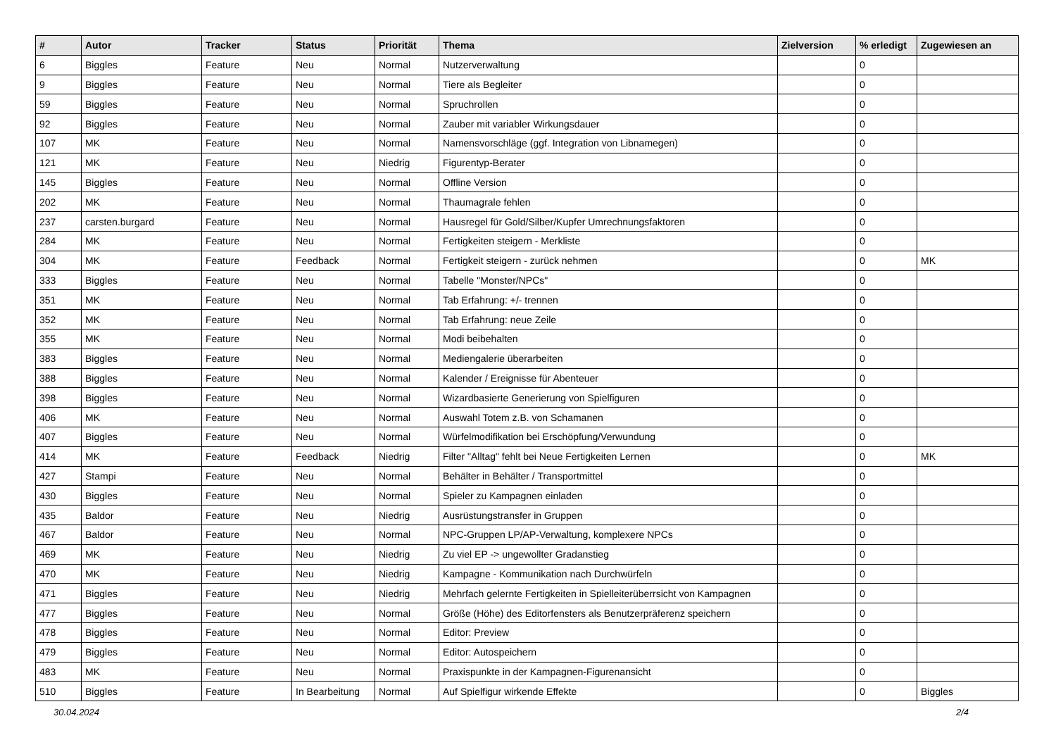| # | Autor | Tracker | Status | Priorität | Thema | Zielversion | % erledigt | Zugewiesen an |
| --- | --- | --- | --- | --- | --- | --- | --- | --- |
| 6 | Biggles | Feature | Neu | Normal | Nutzerverwaltung | | 0 | |
| 9 | Biggles | Feature | Neu | Normal | Tiere als Begleiter | | 0 | |
| 59 | Biggles | Feature | Neu | Normal | Spruchrollen | | 0 | |
| 92 | Biggles | Feature | Neu | Normal | Zauber mit variabler Wirkungsdauer | | 0 | |
| 107 | MK | Feature | Neu | Normal | Namensvorschläge (ggf. Integration von Libnamegen) | | 0 | |
| 121 | MK | Feature | Neu | Niedrig | Figurentyp-Berater | | 0 | |
| 145 | Biggles | Feature | Neu | Normal | Offline Version | | 0 | |
| 202 | MK | Feature | Neu | Normal | Thaumagrale fehlen | | 0 | |
| 237 | carsten.burgard | Feature | Neu | Normal | Hausregel für Gold/Silber/Kupfer Umrechnungsfaktoren | | 0 | |
| 284 | MK | Feature | Neu | Normal | Fertigkeiten steigern - Merkliste | | 0 | |
| 304 | MK | Feature | Feedback | Normal | Fertigkeit steigern - zurück nehmen | | 0 | MK |
| 333 | Biggles | Feature | Neu | Normal | Tabelle "Monster/NPCs" | | 0 | |
| 351 | MK | Feature | Neu | Normal | Tab Erfahrung: +/- trennen | | 0 | |
| 352 | MK | Feature | Neu | Normal | Tab Erfahrung: neue Zeile | | 0 | |
| 355 | MK | Feature | Neu | Normal | Modi beibehalten | | 0 | |
| 383 | Biggles | Feature | Neu | Normal | Mediengalerie überarbeiten | | 0 | |
| 388 | Biggles | Feature | Neu | Normal | Kalender / Ereignisse für Abenteuer | | 0 | |
| 398 | Biggles | Feature | Neu | Normal | Wizardbasierte Generierung von Spielfiguren | | 0 | |
| 406 | MK | Feature | Neu | Normal | Auswahl Totem z.B. von Schamanen | | 0 | |
| 407 | Biggles | Feature | Neu | Normal | Würfelmodifikation bei Erschöpfung/Verwundung | | 0 | |
| 414 | MK | Feature | Feedback | Niedrig | Filter "Alltag" fehlt bei Neue Fertigkeiten Lernen | | 0 | MK |
| 427 | Stampi | Feature | Neu | Normal | Behälter in Behälter / Transportmittel | | 0 | |
| 430 | Biggles | Feature | Neu | Normal | Spieler zu Kampagnen einladen | | 0 | |
| 435 | Baldor | Feature | Neu | Niedrig | Ausrüstungstransfer in Gruppen | | 0 | |
| 467 | Baldor | Feature | Neu | Normal | NPC-Gruppen LP/AP-Verwaltung, komplexere NPCs | | 0 | |
| 469 | MK | Feature | Neu | Niedrig | Zu viel EP -> ungewollter Gradanstieg | | 0 | |
| 470 | MK | Feature | Neu | Niedrig | Kampagne - Kommunikation nach Durchwürfeln | | 0 | |
| 471 | Biggles | Feature | Neu | Niedrig | Mehrfach gelernte Fertigkeiten in Spielleiterüberrsicht von Kampagnen | | 0 | |
| 477 | Biggles | Feature | Neu | Normal | Größe (Höhe) des Editorfensters als Benutzerpräferenz speichern | | 0 | |
| 478 | Biggles | Feature | Neu | Normal | Editor: Preview | | 0 | |
| 479 | Biggles | Feature | Neu | Normal | Editor: Autospeichern | | 0 | |
| 483 | MK | Feature | Neu | Normal | Praxispunkte in der Kampagnen-Figurenansicht | | 0 | |
| 510 | Biggles | Feature | In Bearbeitung | Normal | Auf Spielfigur wirkende Effekte | | 0 | Biggles |
30.04.2024 2/4